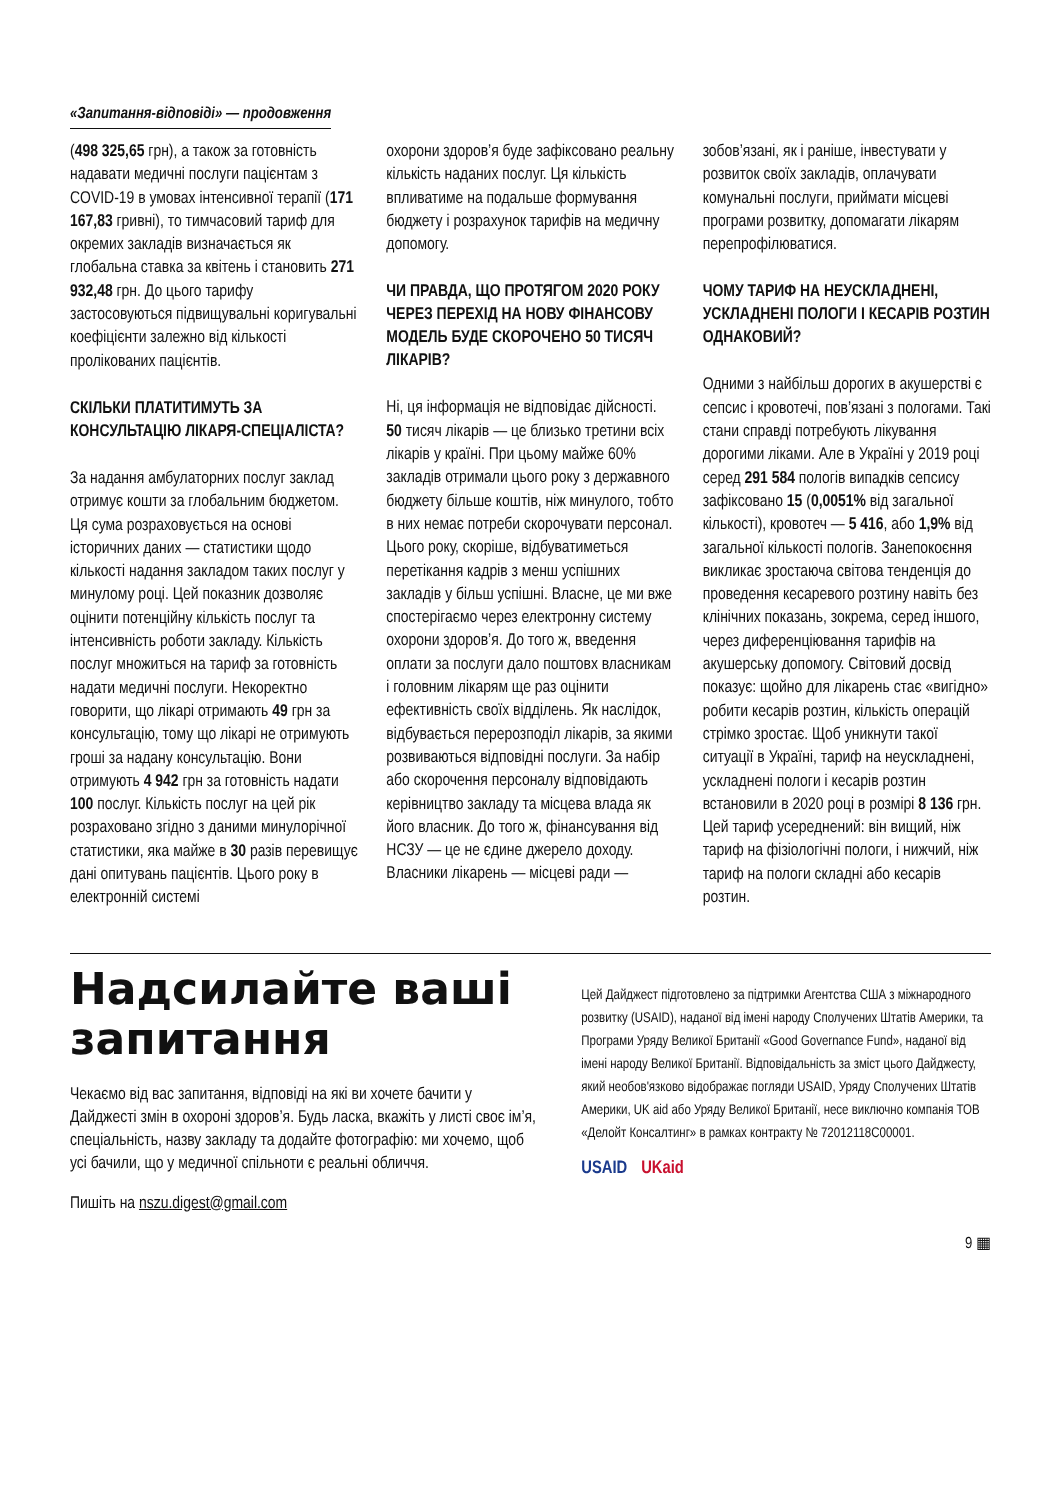«Запитання-відповіді» — продовження
(498 325,65 грн), а також за готовність надавати медичні послуги пацієнтам з COVID-19 в умовах інтенсивної терапії (171 167,83 гривні), то тимчасовий тариф для окремих закладів визначається як глобальна ставка за квітень і становить 271 932,48 грн. До цього тарифу застосовуються підвищувальні коригувальні коефіцієнти залежно від кількості пролікованих пацієнтів.
СКІЛЬКИ ПЛАТИТИМУТЬ ЗА КОНСУЛЬТАЦІЮ ЛІКАРЯ-СПЕЦІАЛІСТА?
За надання амбулаторних послуг заклад отримує кошти за глобальним бюджетом. Ця сума розраховується на основі історичних даних — статистики щодо кількості надання закладом таких послуг у минулому році. Цей показник дозволяє оцінити потенційну кількість послуг та інтенсивність роботи закладу. Кількість послуг множиться на тариф за готовність надати медичні послуги. Некоректно говорити, що лікарі отримають 49 грн за консультацію, тому що лікарі не отримують гроші за надану консультацію. Вони отримують 4 942 грн за готовність надати 100 послуг. Кількість послуг на цей рік розраховано згідно з даними минулорічної статистики, яка майже в 30 разів перевищує дані опитувань пацієнтів. Цього року в електронній системі
охорони здоров’я буде зафіксовано реальну кількість наданих послуг. Ця кількість впливатиме на подальше формування бюджету і розрахунок тарифів на медичну допомогу.
ЧИ ПРАВДА, ЩО ПРОТЯГОМ 2020 РОКУ ЧЕРЕЗ ПЕРЕХІД НА НОВУ ФІНАНСОВУ МОДЕЛЬ БУДЕ СКОРОЧЕНО 50 ТИСЯЧ ЛІКАРІВ?
Ні, ця інформація не відповідає дійсності. 50 тисяч лікарів — це близько третини всіх лікарів у країні. При цьому майже 60% закладів отримали цього року з державного бюджету більше коштів, ніж минулого, тобто в них немає потреби скорочувати персонал. Цього року, скоріше, відбуватиметься перетікання кадрів з менш успішних закладів у більш успішні. Власне, це ми вже спостерігаємо через електронну систему охорони здоров’я. До того ж, введення оплати за послуги дало поштовх власникам і головним лікарям ще раз оцінити ефективність своїх відділень. Як наслідок, відбувається перерозподіл лікарів, за якими розвиваються відповідні послуги. За набір або скорочення персоналу відповідають керівництво закладу та місцева влада як його власник. До того ж, фінансування від НСЗУ — це не єдине джерело доходу. Власники лікарень — місцеві ради —
зобов’язані, як і раніше, інвестувати у розвиток своїх закладів, оплачувати комунальні послуги, приймати місцеві програми розвитку, допомагати лікарям перепрофілюватися.
ЧОМУ ТАРИФ НА НЕУСКЛАДНЕНІ, УСКЛАДНЕНІ ПОЛОГИ І КЕСАРІВ РОЗТИН ОДНАКОВИЙ?
Одними з найбільш дорогих в акушерстві є сепсис і кровотечі, пов’язані з пологами. Такі стани справді потребують лікування дорогими ліками. Але в Україні у 2019 році серед 291 584 пологів випадків сепсису зафіксовано 15 (0,0051% від загальної кількості), кровотеч — 5 416, або 1,9% від загальної кількості пологів. Занепокоєння викликає зростаюча світова тенденція до проведення кесаревого розтину навіть без клінічних показань, зокрема, серед іншого, через диференціювання тарифів на акушерську допомогу. Світовий досвід показує: щойно для лікарень стає «вигідно» робити кесарів розтин, кількість операцій стрімко зростає. Щоб уникнути такої ситуації в Україні, тариф на неускладнені, ускладнені пологи і кесарів розтин встановили в 2020 році в розмірі 8 136 грн. Цей тариф усереднений: він вищий, ніж тариф на фізіологічні пологи, і нижчий, ніж тариф на пологи складні або кесарів розтин.
Надсилайте ваші запитання
Чекаємо від вас запитання, відповіді на які ви хочете бачити у Дайджесті змін в охороні здоров’я. Будь ласка, вкажіть у листі своє ім’я, спеціальність, назву закладу та додайте фотографію: ми хочемо, щоб усі бачили, що у медичної спільноти є реальні обличчя.
Пишіть на nszu.digest@gmail.com
Цей Дайджест підготовлено за підтримки Агентства США з міжнародного розвитку (USAID), наданої від імені народу Сполучених Штатів Америки, та Програми Уряду Великої Британії «Good Governance Fund», наданої від імені народу Великої Британії. Відповідальність за зміст цього Дайджесту, який необов'язково відображає погляди USAID, Уряду Сполучених Штатів Америки, UK aid або Уряду Великої Британії, несе виключно компанія ТОВ «Делойт Консалтинг» в рамках контракту № 72012118C00001.
USAID UKaid
9 ▦